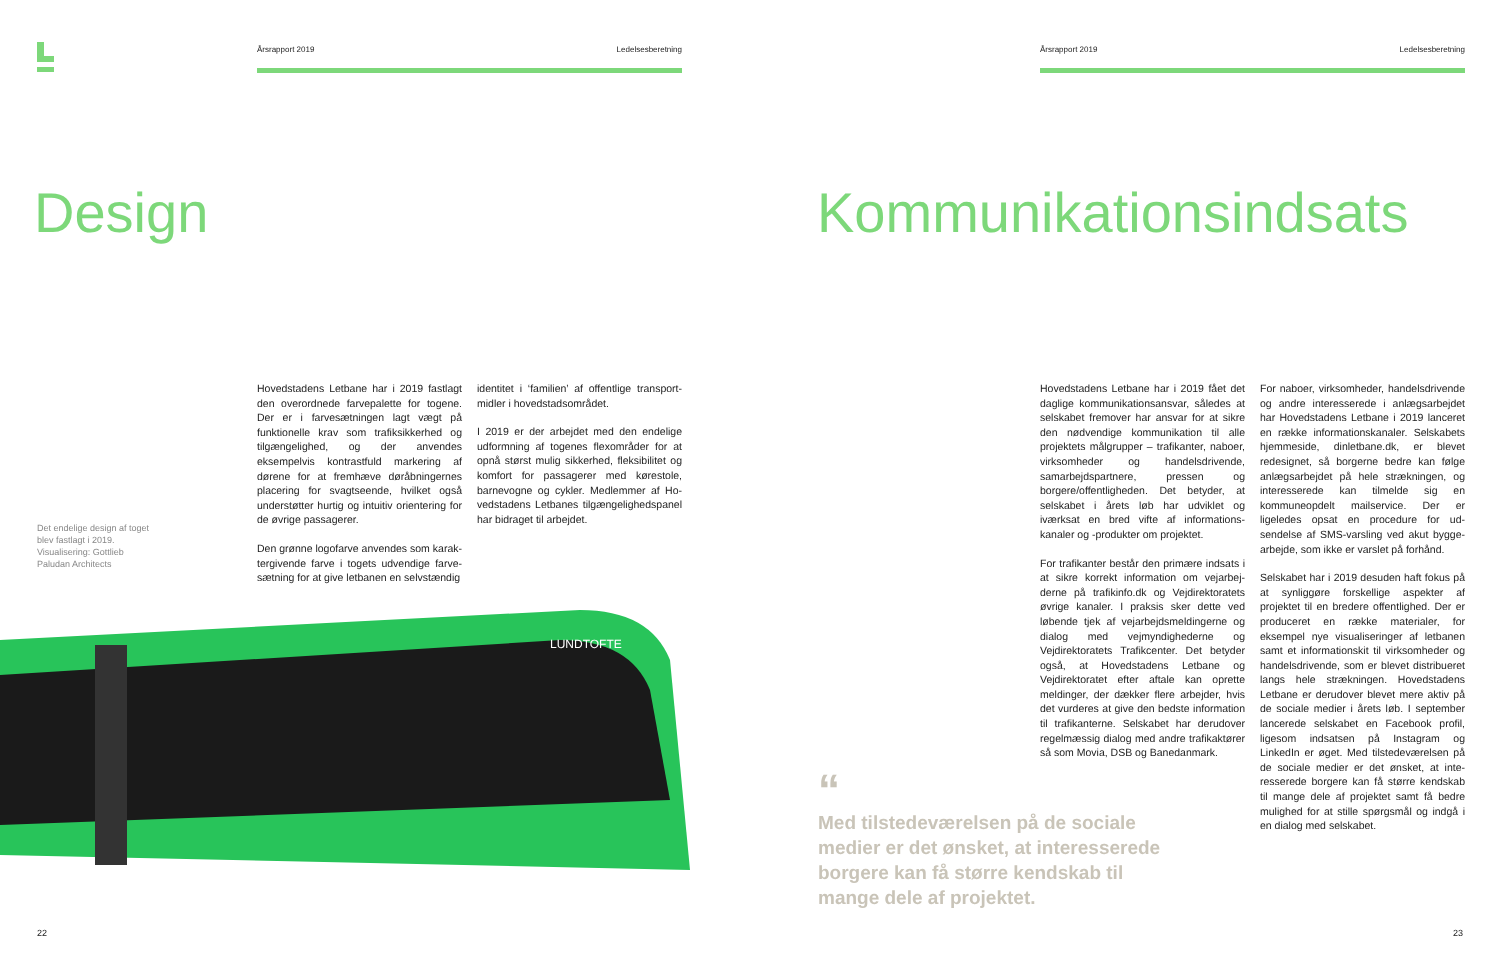Årsrapport 2019 Ledelsesberetning
Design
Hovedstadens Letbane har i 2019 fastlagt den overordnede farvepalette for togene. Der er i farvesætningen lagt vægt på funktionelle krav som trafiksikkerhed og tilgængelighed, og der anvendes eksempelvis kontrastfuld markering af dørene for at fremhæve dør­åbningernes placering for svagtseende, hvilket også understøtter hurtig og intuitiv orientering for de øvrige passagerer.
Den grønne logofarve anvendes som karak­tergivende farve i togets udvendige farve­sætning for at give letbanen en selvstændig
identitet i ‘familien’ af offentlige transport­midler i hovedstadsområdet.
I 2019 er der arbejdet med den endelige udformning af togenes flexområder for at opnå størst mulig sikkerhed, fleksibilitet og komfort for passagerer med kørestole, barnevogne og cykler. Medlemmer af Ho­vedstadens Letbanes tilgængelighedspanel har bidraget til arbejdet.
Det endelige design af toget blev fastlagt i 2019. Visualisering: Gottlieb Paludan Architects
LUNDTOFTE
22
Årsrapport 2019 Ledelsesberetning
Kommunikationsindsats
Hovedstadens Letbane har i 2019 fået det daglige kommunikationsansvar, således at selskabet fremover har ansvar for at sikre den nødvendige kommunikation til alle projektets målgrupper – trafikanter, naboer, virksom­heder og handelsdrivende, samarbejdspart­nere, pressen og borgere/offentligheden. Det betyder, at selskabet i årets løb har udviklet og iværksat en bred vifte af informations­kanaler og -produkter om projektet.
For trafikanter består den primære indsats i at sikre korrekt information om vejarbej­derne på trafikinfo.dk og Vejdirektoratets øv­rige kanaler. I praksis sker dette ved løbende tjek af vejarbejdsmeldingerne og dialog med vejmyndighederne og Vejdirektoratets Trafik­center. Det betyder også, at Hovedstadens Letbane og Vejdirektoratet efter aftale kan oprette meldinger, der dækker flere arbejder, hvis det vurderes at give den bedste informa­tion til trafikanterne. Selskabet har derud­over regelmæssig dialog med andre trafik­aktører så som Movia, DSB og Banedanmark.
For naboer, virksomheder, handelsdrivende og andre interesserede i anlægsarbejdet har Hovedstadens Letbane i 2019 lanceret en række informationskanaler. Selskabets hjem­meside, dinletbane.dk, er blevet redesignet, så borgerne bedre kan følge anlægsarbejdet på hele strækningen, og interesserede kan tilmelde sig en kommuneopdelt mailservice. Der er ligeledes opsat en procedure for ud­sendelse af SMS-varsling ved akut bygge­arbejde, som ikke er varslet på forhånd.
Selskabet har i 2019 desuden haft fokus på at synliggøre forskellige aspekter af projektet til en bredere offentlighed. Der er produceret en række materialer, for eksempel nye visuali­seringer af letbanen samt et informationskit til virksomheder og handelsdrivende, som er blevet distribueret langs hele strækningen. Hovedstadens Letbane er derudover blevet mere aktiv på de sociale medier i årets løb. I september lancerede selskabet en Face­book profil, ligesom indsatsen på Instagram og LinkedIn er øget. Med tilstedeværelsen på de sociale medier er det ønsket, at inte­resserede borgere kan få større kendskab til mange dele af projektet samt få bedre mu­lighed for at stille spørgsmål og indgå i en dialog med selskabet.
“
Med tilstedeværelsen på de sociale medier er det ønsket, at interesserede borgere kan få større kendskab til mange dele af projektet.
23